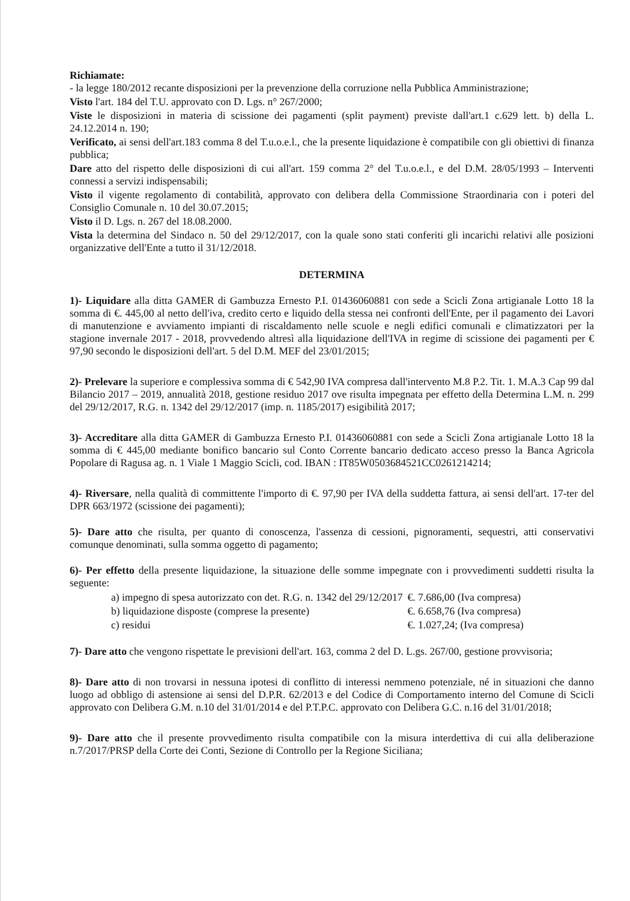Richiamate:
- la legge 180/2012 recante disposizioni per la prevenzione della corruzione nella Pubblica Amministrazione;
Visto l'art. 184 del T.U. approvato con D. Lgs. n° 267/2000;
Viste le disposizioni in materia di scissione dei pagamenti (split payment) previste dall'art.1 c.629 lett. b) della L. 24.12.2014 n. 190;
Verificato, ai sensi dell'art.183 comma 8 del T.u.o.e.l., che la presente liquidazione è compatibile con gli obiettivi di finanza pubblica;
Dare atto del rispetto delle disposizioni di cui all'art. 159 comma 2° del T.u.o.e.l., e del D.M. 28/05/1993 – Interventi connessi a servizi indispensabili;
Visto il vigente regolamento di contabilità, approvato con delibera della Commissione Straordinaria con i poteri del Consiglio Comunale n. 10 del 30.07.2015;
Visto il D. Lgs. n. 267 del 18.08.2000.
Vista la determina del Sindaco n. 50 del 29/12/2017, con la quale sono stati conferiti gli incarichi relativi alle posizioni organizzative dell'Ente a tutto il 31/12/2018.
DETERMINA
1)- Liquidare alla ditta GAMER di Gambuzza Ernesto P.I. 01436060881 con sede a Scicli Zona artigianale Lotto 18 la somma di €. 445,00 al netto dell'iva, credito certo e liquido della stessa nei confronti dell'Ente, per il pagamento dei Lavori di manutenzione e avviamento impianti di riscaldamento nelle scuole e negli edifici comunali e climatizzatori per la stagione invernale 2017 - 2018, provvedendo altresì alla liquidazione dell'IVA in regime di scissione dei pagamenti per € 97,90 secondo le disposizioni dell'art. 5 del D.M. MEF del 23/01/2015;
2)- Prelevare la superiore e complessiva somma di € 542,90 IVA compresa dall'intervento M.8 P.2. Tit. 1. M.A.3 Cap 99 dal Bilancio 2017 – 2019, annualità 2018, gestione residuo 2017 ove risulta impegnata per effetto della Determina L.M. n. 299 del 29/12/2017, R.G. n. 1342 del 29/12/2017 (imp. n. 1185/2017) esigibilità 2017;
3)- Accreditare alla ditta GAMER di Gambuzza Ernesto P.I. 01436060881 con sede a Scicli Zona artigianale Lotto 18 la somma di € 445,00 mediante bonifico bancario sul Conto Corrente bancario dedicato acceso presso la Banca Agricola Popolare di Ragusa ag. n. 1 Viale 1 Maggio Scicli, cod. IBAN : IT85W0503684521CC0261214214;
4)- Riversare, nella qualità di committente l'importo di €. 97,90 per IVA della suddetta fattura, ai sensi dell'art. 17-ter del DPR 663/1972 (scissione dei pagamenti);
5)- Dare atto che risulta, per quanto di conoscenza, l'assenza di cessioni, pignoramenti, sequestri, atti conservativi comunque denominati, sulla somma oggetto di pagamento;
6)- Per effetto della presente liquidazione, la situazione delle somme impegnate con i provvedimenti suddetti risulta la seguente:
| a) impegno di spesa autorizzato con det. R.G. n. 1342 del 29/12/2017 | €. 7.686,00 (Iva compresa) |
| b) liquidazione disposte (comprese la presente) | €. 6.658,76 (Iva compresa) |
| c) residui | €. 1.027,24; (Iva compresa) |
7)- Dare atto che vengono rispettate le previsioni dell'art. 163, comma 2 del D. L.gs. 267/00, gestione provvisoria;
8)- Dare atto di non trovarsi in nessuna ipotesi di conflitto di interessi nemmeno potenziale, né in situazioni che danno luogo ad obbligo di astensione ai sensi del D.P.R. 62/2013 e del Codice di Comportamento interno del Comune di Scicli approvato con Delibera G.M. n.10 del 31/01/2014 e del P.T.P.C. approvato con Delibera G.C. n.16 del 31/01/2018;
9)- Dare atto che il presente provvedimento risulta compatibile con la misura interdettiva di cui alla deliberazione n.7/2017/PRSP della Corte dei Conti, Sezione di Controllo per la Regione Siciliana;